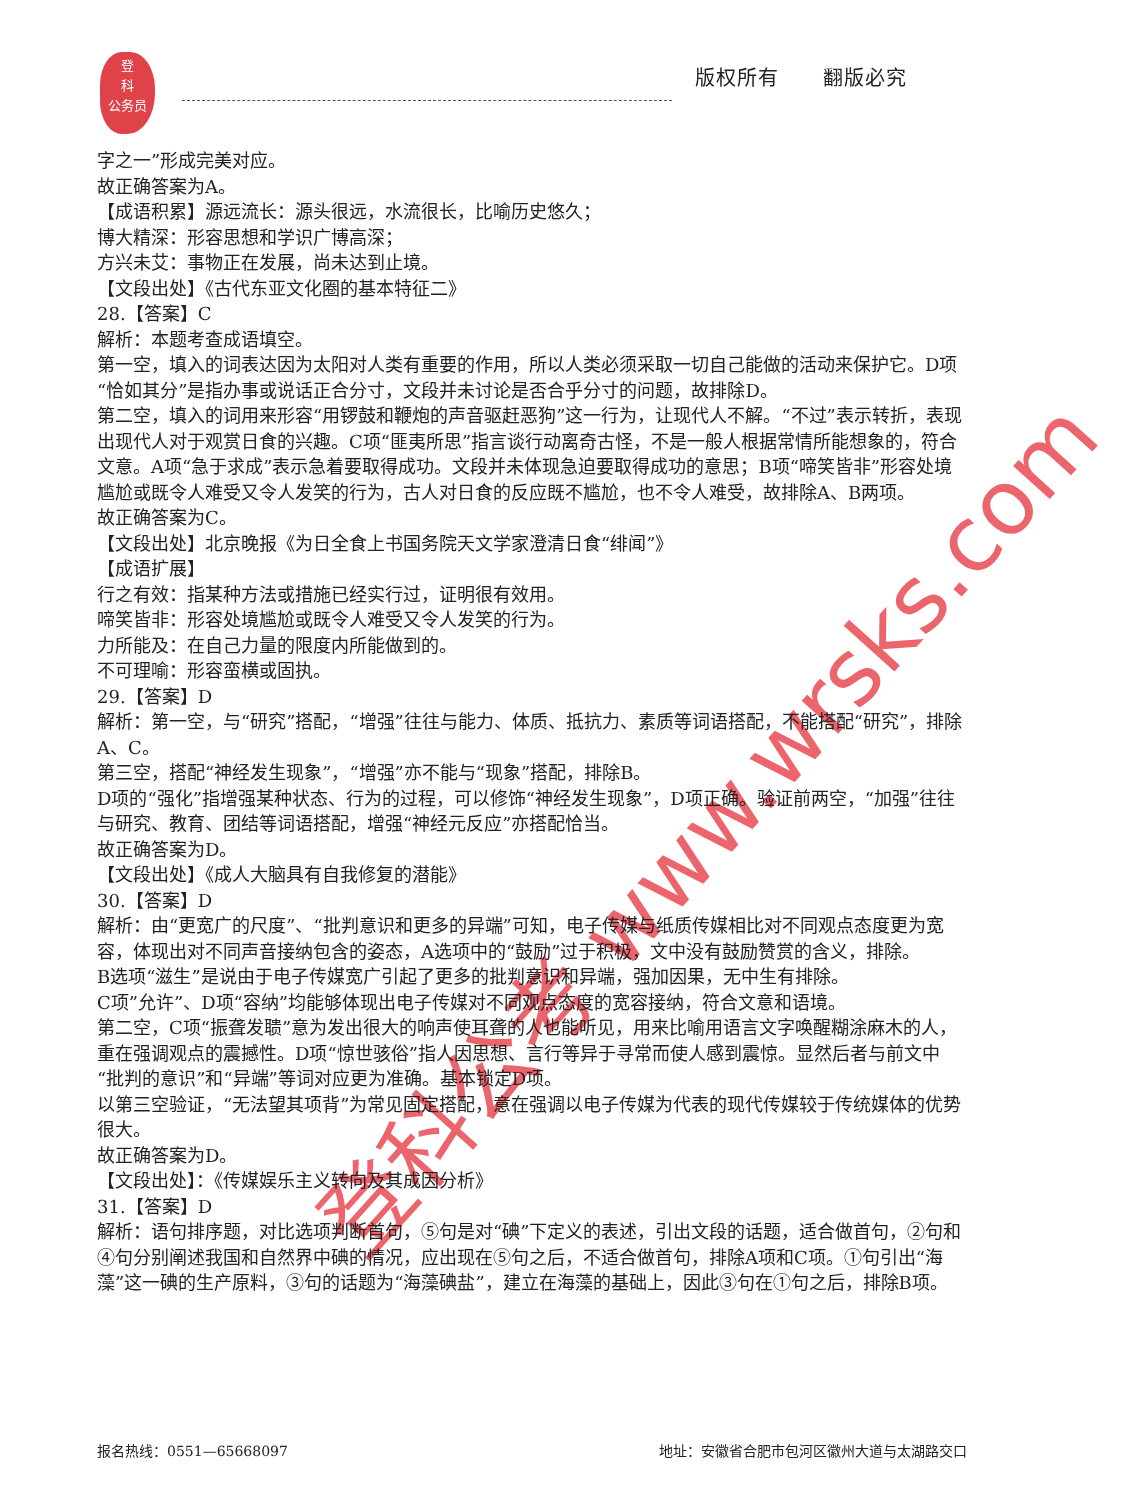登
科
公务员
版权所有 翻版必究
登科公考 www.wrsks.com
字之一”形成完美对应。
故正确答案为A。
【成语积累】源远流长：源头很远，水流很长，比喻历史悠久；
博大精深：形容思想和学识广博高深；
方兴未艾：事物正在发展，尚未达到止境。
【文段出处】《古代东亚文化圈的基本特征二》
28.【答案】C
解析：本题考查成语填空。
第一空，填入的词表达因为太阳对人类有重要的作用，所以人类必须采取一切自己能做的活动来保护它。D项“恰如其分”是指办事或说话正合分寸，文段并未讨论是否合乎分寸的问题，故排除D。
第二空，填入的词用来形容“用锣鼓和鞭炮的声音驱赶恶狗”这一行为，让现代人不解。“不过”表示转折，表现出现代人对于观赏日食的兴趣。C项“匪夷所思”指言谈行动离奇古怪，不是一般人根据常情所能想象的，符合文意。A项“急于求成”表示急着要取得成功。文段并未体现急迫要取得成功的意思；B项“啼笑皆非”形容处境尴尬或既令人难受又令人发笑的行为，古人对日食的反应既不尴尬，也不令人难受，故排除A、B两项。
故正确答案为C。
【文段出处】北京晚报《为日全食上书国务院天文学家澄清日食“绯闻”》
【成语扩展】
行之有效：指某种方法或措施已经实行过，证明很有效用。
啼笑皆非：形容处境尴尬或既令人难受又令人发笑的行为。
力所能及：在自己力量的限度内所能做到的。
不可理喻：形容蛮横或固执。
29.【答案】D
解析：第一空，与“研究”搭配，“增强”往往与能力、体质、抵抗力、素质等词语搭配，不能搭配“研究”，排除A、C。
第三空，搭配“神经发生现象”，“增强”亦不能与“现象”搭配，排除B。
D项的“强化”指增强某种状态、行为的过程，可以修饰“神经发生现象”，D项正确。验证前两空，“加强”往往与研究、教育、团结等词语搭配，增强“神经元反应”亦搭配恰当。
故正确答案为D。
【文段出处】《成人大脑具有自我修复的潜能》
30.【答案】D
解析：由“更宽广的尺度”、“批判意识和更多的异端”可知，电子传媒与纸质传媒相比对不同观点态度更为宽容，体现出对不同声音接纳包含的姿态，A选项中的“鼓励”过于积极，文中没有鼓励赞赏的含义，排除。
B选项“滋生”是说由于电子传媒宽广引起了更多的批判意识和异端，强加因果，无中生有排除。
C项”允许”、D项“容纳”均能够体现出电子传媒对不同观点态度的宽容接纳，符合文意和语境。
第二空，C项“振聋发聩”意为发出很大的响声使耳聋的人也能听见，用来比喻用语言文字唤醒糊涂麻木的人，重在强调观点的震撼性。D项“惊世骇俗”指人因思想、言行等异于寻常而使人感到震惊。显然后者与前文中“批判的意识”和“异端”等词对应更为准确。基本锁定D项。
以第三空验证，“无法望其项背”为常见固定搭配，意在强调以电子传媒为代表的现代传媒较于传统媒体的优势很大。
故正确答案为D。
【文段出处】：《传媒娱乐主义转向及其成因分析》
31.【答案】D
解析：语句排序题，对比选项判断首句，⑤句是对“碘”下定义的表述，引出文段的话题，适合做首句，②句和④句分别阐述我国和自然界中碘的情况，应出现在⑤句之后，不适合做首句，排除A项和C项。①句引出“海藻”这一碘的生产原料，③句的话题为“海藻碘盐”，建立在海藻的基础上，因此③句在①句之后，排除B项。
报名热线：0551—65668097 地址：安徽省合肥市包河区徽州大道与太湖路交口